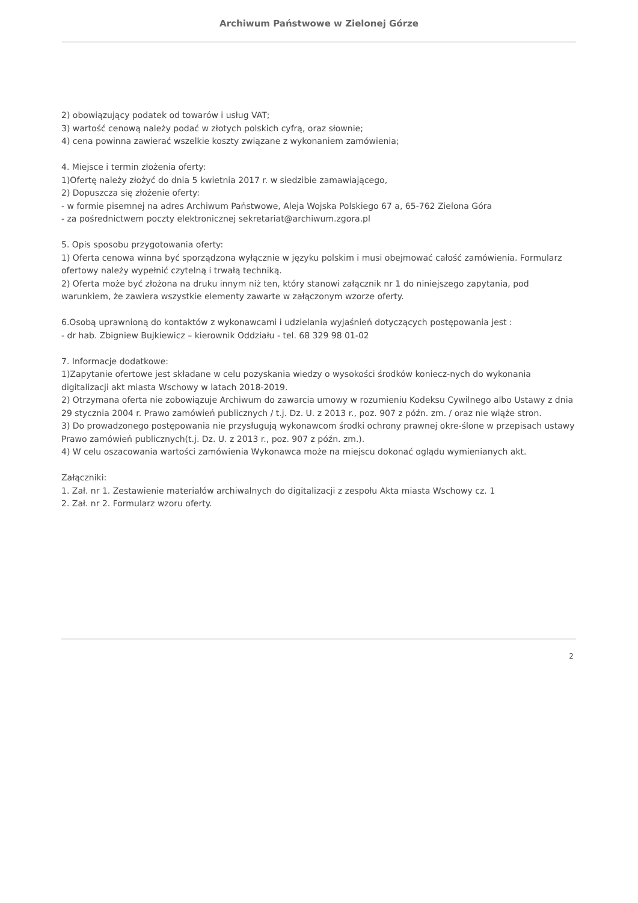Archiwum Państwowe w Zielonej Górze
2) obowiązujący podatek od towarów i usług VAT;
3) wartość cenową należy podać w złotych polskich cyfrą, oraz słownie;
4) cena powinna zawierać wszelkie koszty związane z wykonaniem zamówienia;
4. Miejsce i termin złożenia oferty:
1)Ofertę należy złożyć do dnia 5 kwietnia 2017 r. w siedzibie zamawiającego,
2) Dopuszcza się złożenie oferty:
- w formie pisemnej na adres Archiwum Państwowe, Aleja Wojska Polskiego 67 a, 65-762 Zielona Góra
- za pośrednictwem poczty elektronicznej sekretariat@archiwum.zgora.pl
5. Opis sposobu przygotowania oferty:
1) Oferta cenowa winna być sporządzona wyłącznie w języku polskim i musi obejmować całość zamówienia. Formularz ofertowy należy wypełnić czytelną i trwałą techniką.
2) Oferta może być złożona na druku innym niż ten, który stanowi załącznik nr 1 do niniejszego zapytania, pod warunkiem, że zawiera wszystkie elementy zawarte w załączonym wzorze oferty.
6.Osobą uprawnioną do kontaktów z wykonawcami i udzielania wyjaśnień dotyczących postępowania jest :
- dr hab. Zbigniew Bujkiewicz – kierownik Oddziału - tel. 68 329 98 01-02
7. Informacje dodatkowe:
1)Zapytanie ofertowe jest składane w celu pozyskania wiedzy o wysokości środków koniecz-nych do wykonania digitalizacji akt miasta Wschowy w latach 2018-2019.
2) Otrzymana oferta nie zobowiązuje Archiwum do zawarcia umowy w rozumieniu Kodeksu Cywilnego albo Ustawy z dnia 29 stycznia 2004 r. Prawo zamówień publicznych / t.j. Dz. U. z 2013 r., poz. 907 z późn. zm. / oraz nie wiąże stron.
3) Do prowadzonego postępowania nie przysługują wykonawcom środki ochrony prawnej okre-ślone w przepisach ustawy Prawo zamówień publicznych(t.j. Dz. U. z 2013 r., poz. 907 z późn. zm.).
4) W celu oszacowania wartości zamówienia Wykonawca może na miejscu dokonać oglądu wymienianych akt.
Załączniki:
1. Zał. nr 1. Zestawienie materiałów archiwalnych do digitalizacji z zespołu Akta miasta Wschowy cz. 1
2. Zał. nr 2. Formularz wzoru oferty.
2